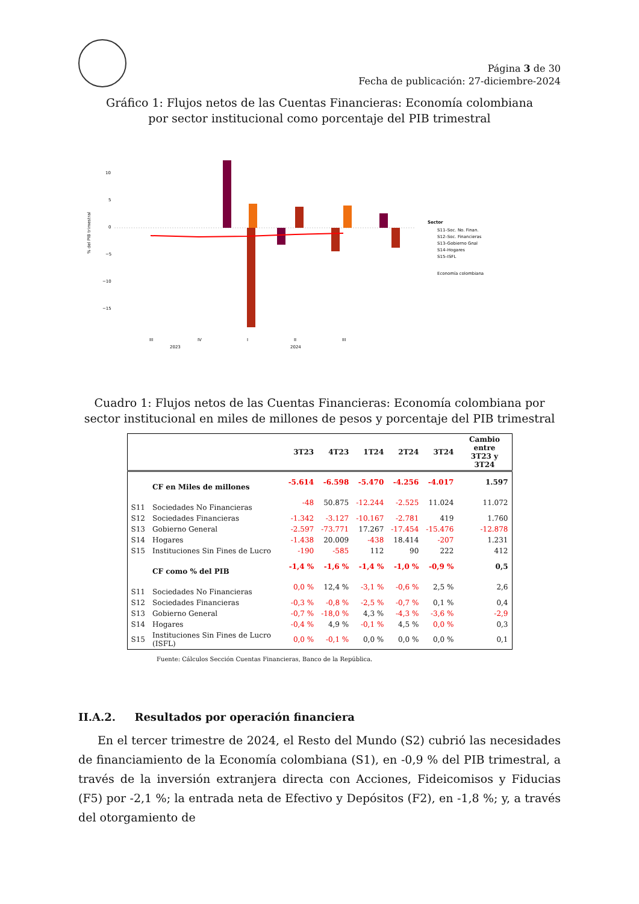Página 3 de 30
Fecha de publicación: 27-diciembre-2024
Gráfico 1: Flujos netos de las Cuentas Financieras: Economía colombiana
por sector institucional como porcentaje del PIB trimestral
% del PIB trimestral
10
5
0
−5
−10
−15
III
IV
I
II
III
2023
2024
Sector
S11–Soc. No. Finan.
S12–Soc. Financieras
S13–Gobierno Gnal
S14–Hogares
S15–ISFL
Economía colombiana
Cuadro 1: Flujos netos de las Cuentas Financieras: Economía colombiana por sector institucional en miles de millones de pesos y porcentaje del PIB trimestral
| | | 3T23 | 4T23 | 1T24 | 2T24 | 3T24 | Cambio entre 3T23 y 3T24 |
| --- | --- | --- | --- | --- | --- | --- | --- |
| | CF en Miles de millones | -5.614 | -6.598 | -5.470 | -4.256 | -4.017 | 1.597 |
| S11 | Sociedades No Financieras | -48 | 50.875 | -12.244 | -2.525 | 11.024 | 11.072 |
| S12 | Sociedades Financieras | -1.342 | -3.127 | -10.167 | -2.781 | 419 | 1.760 |
| S13 | Gobierno General | -2.597 | -73.771 | 17.267 | -17.454 | -15.476 | -12.878 |
| S14 | Hogares | -1.438 | 20.009 | -438 | 18.414 | -207 | 1.231 |
| S15 | Instituciones Sin Fines de Lucro | -190 | -585 | 112 | 90 | 222 | 412 |
| | CF como % del PIB | -1,4 % | -1,6 % | -1,4 % | -1,0 % | -0,9 % | 0,5 |
| S11 | Sociedades No Financieras | 0,0 % | 12,4 % | -3,1 % | -0,6 % | 2,5 % | 2,6 |
| S12 | Sociedades Financieras | -0,3 % | -0,8 % | -2,5 % | -0,7 % | 0,1 % | 0,4 |
| S13 | Gobierno General | -0,7 % | -18,0 % | 4,3 % | -4,3 % | -3,6 % | -2,9 |
| S14 | Hogares | -0,4 % | 4,9 % | -0,1 % | 4,5 % | 0,0 % | 0,3 |
| S15 | Instituciones Sin Fines de Lucro (ISFL) | 0,0 % | -0,1 % | 0,0 % | 0,0 % | 0,0 % | 0,1 |
Fuente: Cálculos Sección Cuentas Financieras, Banco de la República.
II.A.2. Resultados por operación financiera
En el tercer trimestre de 2024, el Resto del Mundo (S2) cubrió las necesidades de financiamiento de la Economía colombiana (S1), en -0,9 % del PIB trimestral, a través de la inversión extranjera directa con Acciones, Fideicomisos y Fiducias (F5) por -2,1 %; la entrada neta de Efectivo y Depósitos (F2), en -1,8 %; y, a través del otorgamiento de